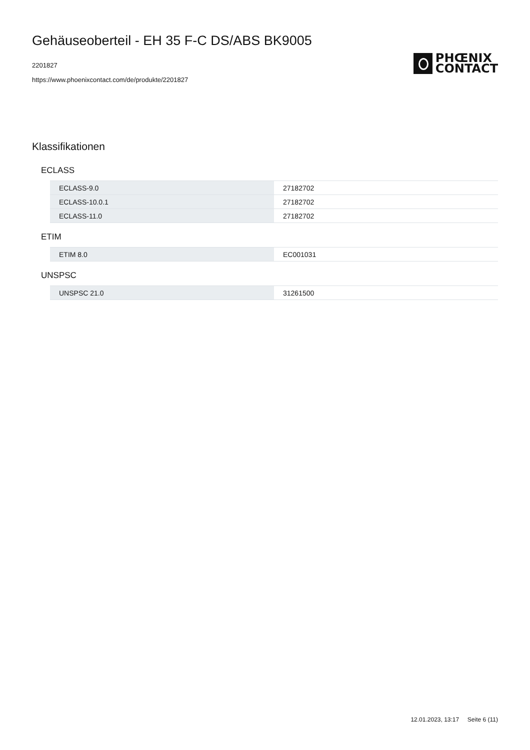Gehäuseoberteil - EH 35 F-C DS/ABS BK9005
2201827
https://www.phoenixcontact.com/de/produkte/2201827
PHŒNIX
CONTACT
Klassifikationen
ECLASS
| ECLASS-9.0 | 27182702 |
| ECLASS-10.0.1 | 27182702 |
| ECLASS-11.0 | 27182702 |
ETIM
| ETIM 8.0 | EC001031 |
UNSPSC
| UNSPSC 21.0 | 31261500 |
12.01.2023, 13:17 Seite 6 (11)